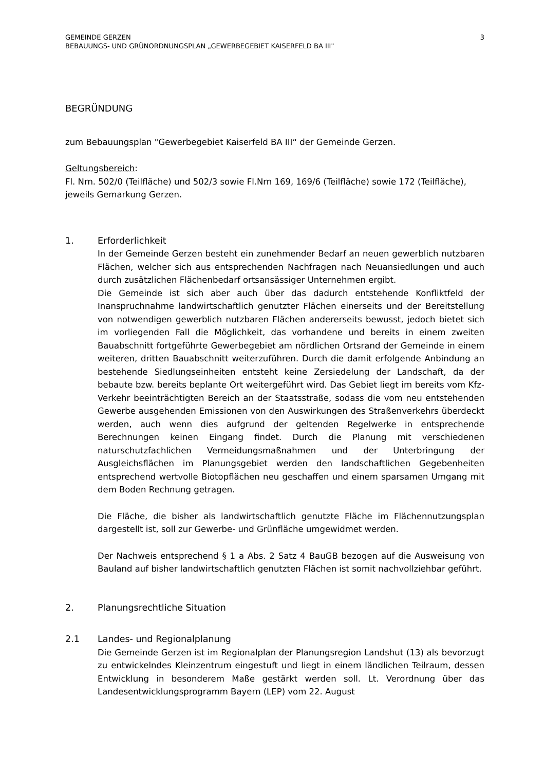GEMEINDE GERZEN
BEBAUUNGS- UND GRÜNORDNUNGSPLAN „GEWERBEGEBIET KAISERFELD BA III"
3
BEGRÜNDUNG
zum Bebauungsplan "Gewerbegebiet Kaiserfeld BA III“ der Gemeinde Gerzen.
Geltungsbereich:
Fl. Nrn. 502/0 (Teilfläche) und 502/3 sowie Fl.Nrn 169, 169/6 (Teilfläche) sowie 172 (Teilfläche), jeweils Gemarkung Gerzen.
1. Erforderlichkeit
In der Gemeinde Gerzen besteht ein zunehmender Bedarf an neuen gewerblich nutzbaren Flächen, welcher sich aus entsprechenden Nachfragen nach Neuansiedlungen und auch durch zusätzlichen Flächenbedarf ortsansässiger Unternehmen ergibt.
Die Gemeinde ist sich aber auch über das dadurch entstehende Konfliktfeld der Inanspruchnahme landwirtschaftlich genutzter Flächen einerseits und der Bereitstellung von notwendigen gewerblich nutzbaren Flächen andererseits bewusst, jedoch bietet sich im vorliegenden Fall die Möglichkeit, das vorhandene und bereits in einem zweiten Bauabschnitt fortgeführte Gewerbegebiet am nördlichen Ortsrand der Gemeinde in einem weiteren, dritten Bauabschnitt weiterzuführen. Durch die damit erfolgende Anbindung an bestehende Siedlungseinheiten entsteht keine Zersiedelung der Landschaft, da der bebaute bzw. bereits beplante Ort weitergeführt wird. Das Gebiet liegt im bereits vom Kfz-Verkehr beeinträchtigten Bereich an der Staatsstraße, sodass die vom neu entstehenden Gewerbe ausgehenden Emissionen von den Auswirkungen des Straßenverkehrs überdeckt werden, auch wenn dies aufgrund der geltenden Regelwerke in entsprechende Berechnungen keinen Eingang findet. Durch die Planung mit verschiedenen naturschutzfachlichen Vermeidungsmaßnahmen und der Unterbringung der Ausgleichsflächen im Planungsgebiet werden den landschaftlichen Gegebenheiten entsprechend wertvolle Biotopflächen neu geschaffen und einem sparsamen Umgang mit dem Boden Rechnung getragen.
Die Fläche, die bisher als landwirtschaftlich genutzte Fläche im Flächennutzungsplan dargestellt ist, soll zur Gewerbe- und Grünfläche umgewidmet werden.
Der Nachweis entsprechend § 1 a Abs. 2 Satz 4 BauGB bezogen auf die Ausweisung von Bauland auf bisher landwirtschaftlich genutzten Flächen ist somit nachvollziehbar geführt.
2. Planungsrechtliche Situation
2.1 Landes- und Regionalplanung
Die Gemeinde Gerzen ist im Regionalplan der Planungsregion Landshut (13) als bevorzugt zu entwickelndes Kleinzentrum eingestuft und liegt in einem ländlichen Teilraum, dessen Entwicklung in besonderem Maße gestärkt werden soll. Lt. Verordnung über das Landesentwicklungsprogramm Bayern (LEP) vom 22. August